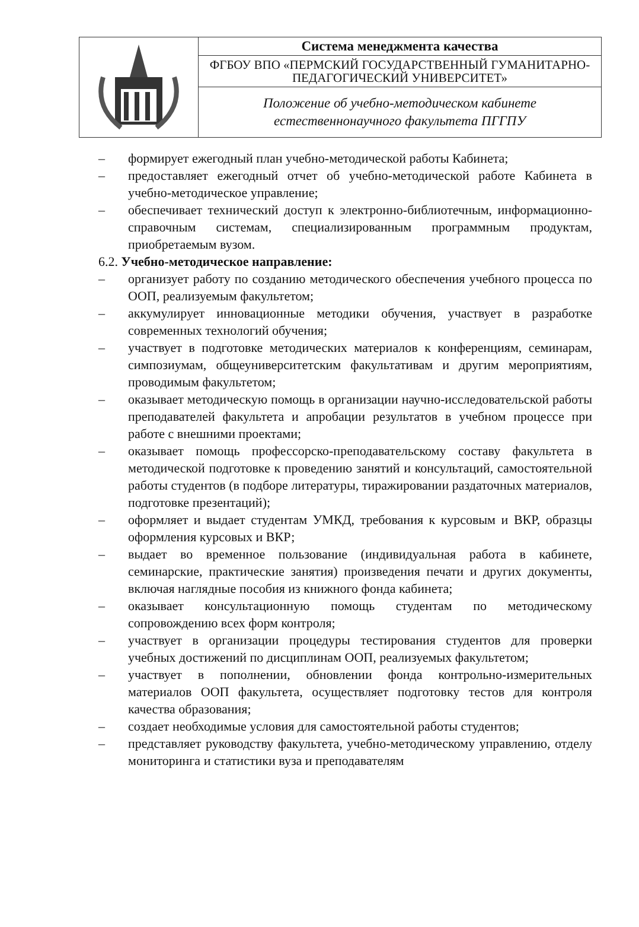| | Система менеджмента качества |
| | ФГБОУ ВПО «ПЕРМСКИЙ ГОСУДАРСТВЕННЫЙ ГУМАНИТАРНО-ПЕДАГОГИЧЕСКИЙ УНИВЕРСИТЕТ» |
| | Положение об учебно-методическом кабинете естественнонаучного факультета ПГГПУ |
– формирует ежегодный план учебно-методической работы Кабинета;
– предоставляет ежегодный отчет об учебно-методической работе Кабинета в учебно-методическое управление;
– обеспечивает технический доступ к электронно-библиотечным, информационно-справочным системам, специализированным программным продуктам, приобретаемым вузом.
6.2. Учебно-методическое направление:
– организует работу по созданию методического обеспечения учебного процесса по ООП, реализуемым факультетом;
– аккумулирует инновационные методики обучения, участвует в разработке современных технологий обучения;
– участвует в подготовке методических материалов к конференциям, семинарам, симпозиумам, общеуниверситетским факультативам и другим мероприятиям, проводимым факультетом;
– оказывает методическую помощь в организации научно-исследовательской работы преподавателей факультета и апробации результатов в учебном процессе при работе с внешними проектами;
– оказывает помощь профессорско-преподавательскому составу факультета в методической подготовке к проведению занятий и консультаций, самостоятельной работы студентов (в подборе литературы, тиражировании раздаточных материалов, подготовке презентаций);
– оформляет и выдает студентам УМКД, требования к курсовым и ВКР, образцы оформления курсовых и ВКР;
– выдает во временное пользование (индивидуальная работа в кабинете, семинарские, практические занятия) произведения печати и других документы, включая наглядные пособия из книжного фонда кабинета;
– оказывает консультационную помощь студентам по методическому сопровождению всех форм контроля;
– участвует в организации процедуры тестирования студентов для проверки учебных достижений по дисциплинам ООП, реализуемых факультетом;
– участвует в пополнении, обновлении фонда контрольно-измерительных материалов ООП факультета, осуществляет подготовку тестов для контроля качества образования;
– создает необходимые условия для самостоятельной работы студентов;
– представляет руководству факультета, учебно-методическому управлению, отделу мониторинга и статистики вуза и преподавателям